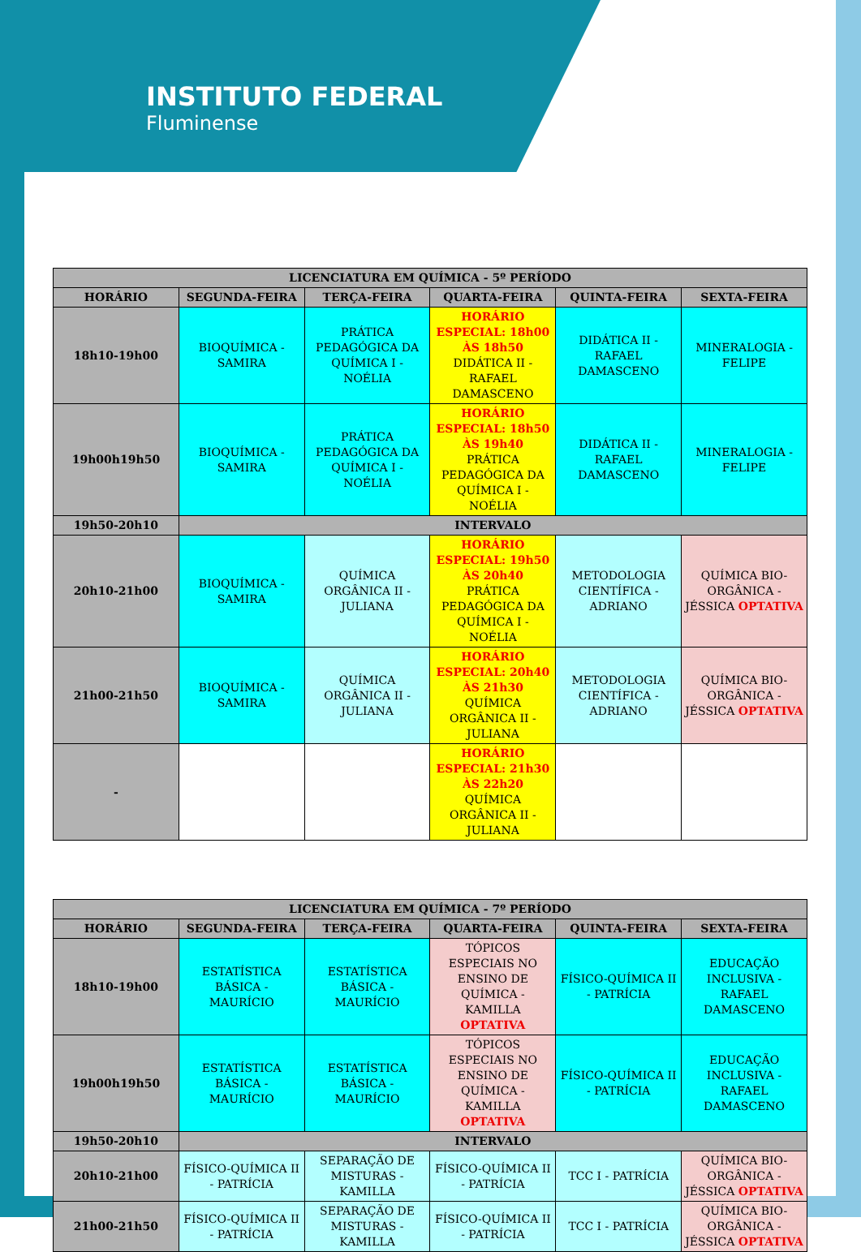INSTITUTO FEDERAL
Fluminense
| LICENCIATURA EM QUÍMICA - 5º PERÍODO | | | | | |
| --- | --- | --- | --- | --- | --- |
| HORÁRIO | SEGUNDA-FEIRA | TERÇA-FEIRA | QUARTA-FEIRA | QUINTA-FEIRA | SEXTA-FEIRA |
| 18h10-19h00 | BIOQUÍMICA - SAMIRA | PRÁTICA PEDAGÓGICA DA QUÍMICA I - NOÉLIA | HORÁRIO ESPECIAL: 18h00 ÀS 18h50 DIDÁTICA II - RAFAEL DAMASCENO | DIDÁTICA II - RAFAEL DAMASCENO | MINERALOGIA - FELIPE |
| 19h00h19h50 | BIOQUÍMICA - SAMIRA | PRÁTICA PEDAGÓGICA DA QUÍMICA I - NOÉLIA | HORÁRIO ESPECIAL: 18h50 ÀS 19h40 PRÁTICA PEDAGÓGICA DA QUÍMICA I - NOÉLIA | DIDÁTICA II - RAFAEL DAMASCENO | MINERALOGIA - FELIPE |
| 19h50-20h10 | INTERVALO | | | | |
| 20h10-21h00 | BIOQUÍMICA - SAMIRA | QUÍMICA ORGÂNICA II - JULIANA | HORÁRIO ESPECIAL: 19h50 ÀS 20h40 PRÁTICA PEDAGÓGICA DA QUÍMICA I - NOÉLIA | METODOLOGIA CIENTÍFICA - ADRIANO | QUÍMICA BIO-ORGÂNICA - JÉSSICA OPTATIVA |
| 21h00-21h50 | BIOQUÍMICA - SAMIRA | QUÍMICA ORGÂNICA II - JULIANA | HORÁRIO ESPECIAL: 20h40 ÀS 21h30 QUÍMICA ORGÂNICA II - JULIANA | METODOLOGIA CIENTÍFICA - ADRIANO | QUÍMICA BIO-ORGÂNICA - JÉSSICA OPTATIVA |
| - | | | HORÁRIO ESPECIAL: 21h30 ÀS 22h20 QUÍMICA ORGÂNICA II - JULIANA | | |
| LICENCIATURA EM QUÍMICA - 7º PERÍODO | | | | | |
| --- | --- | --- | --- | --- | --- |
| HORÁRIO | SEGUNDA-FEIRA | TERÇA-FEIRA | QUARTA-FEIRA | QUINTA-FEIRA | SEXTA-FEIRA |
| 18h10-19h00 | ESTATÍSTICA BÁSICA - MAURÍCIO | ESTATÍSTICA BÁSICA - MAURÍCIO | TÓPICOS ESPECIAIS NO ENSINO DE QUÍMICA - KAMILLA OPTATIVA | FÍSICO-QUÍMICA II - PATRÍCIA | EDUCAÇÃO INCLUSIVA - RAFAEL DAMASCENO |
| 19h00h19h50 | ESTATÍSTICA BÁSICA - MAURÍCIO | ESTATÍSTICA BÁSICA - MAURÍCIO | TÓPICOS ESPECIAIS NO ENSINO DE QUÍMICA - KAMILLA OPTATIVA | FÍSICO-QUÍMICA II - PATRÍCIA | EDUCAÇÃO INCLUSIVA - RAFAEL DAMASCENO |
| 19h50-20h10 | INTERVALO | | | | |
| 20h10-21h00 | FÍSICO-QUÍMICA II - PATRÍCIA | SEPARAÇÃO DE MISTURAS - KAMILLA | FÍSICO-QUÍMICA II - PATRÍCIA | TCC I - PATRÍCIA | QUÍMICA BIO-ORGÂNICA - JÉSSICA OPTATIVA |
| 21h00-21h50 | FÍSICO-QUÍMICA II - PATRÍCIA | SEPARAÇÃO DE MISTURAS - KAMILLA | FÍSICO-QUÍMICA II - PATRÍCIA | TCC I - PATRÍCIA | QUÍMICA BIO-ORGÂNICA - JÉSSICA OPTATIVA |